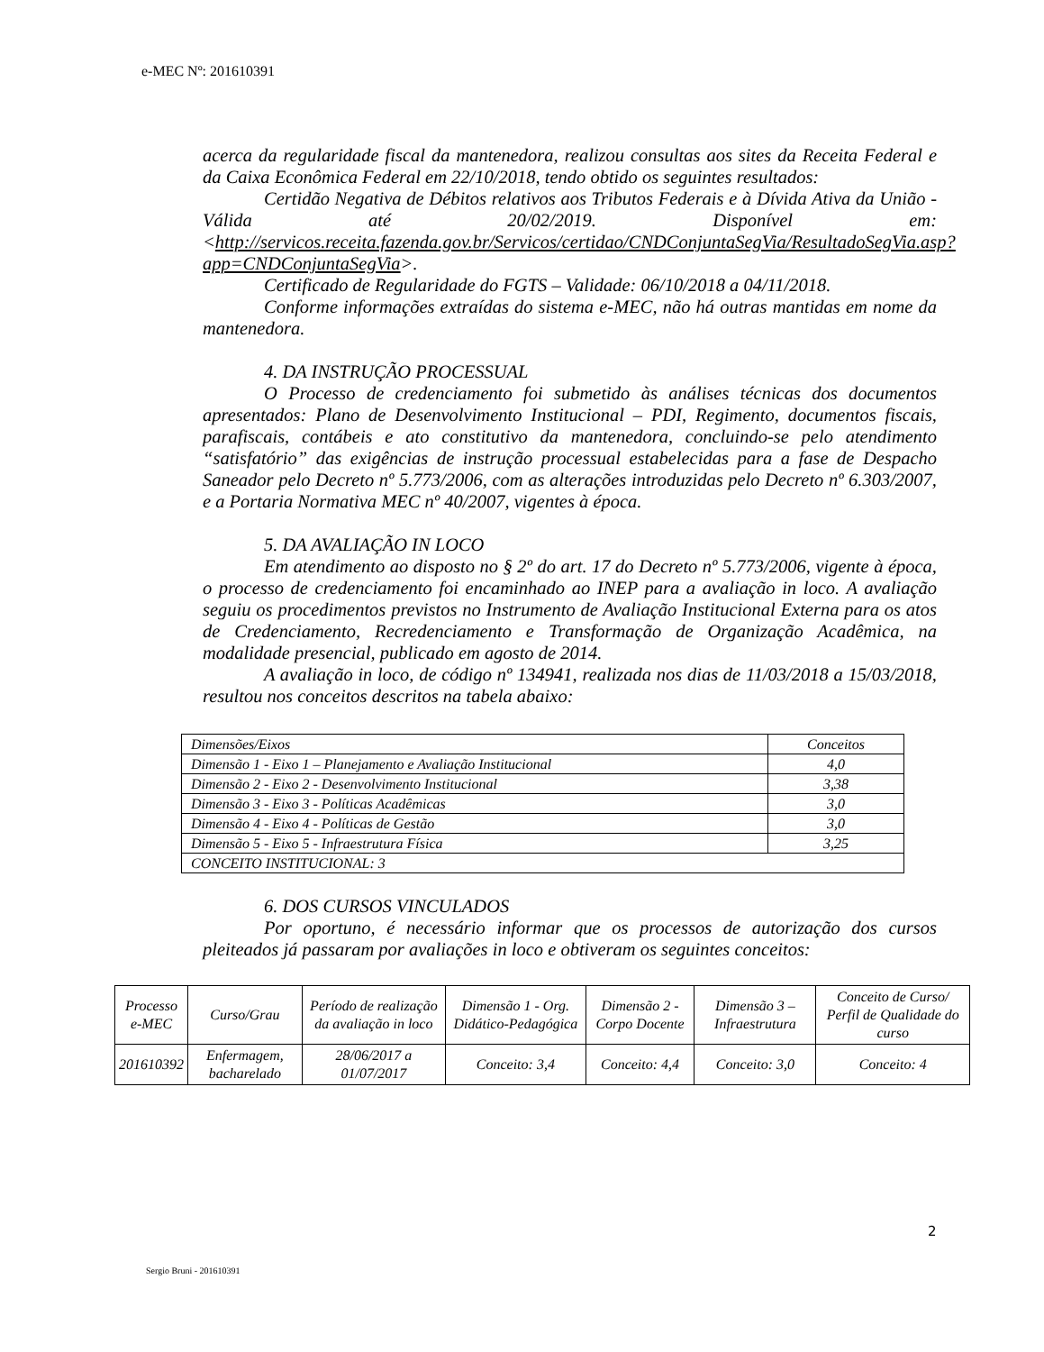e-MEC Nº: 201610391
acerca da regularidade fiscal da mantenedora, realizou consultas aos sites da Receita Federal e da Caixa Econômica Federal em 22/10/2018, tendo obtido os seguintes resultados:
Certidão Negativa de Débitos relativos aos Tributos Federais e à Dívida Ativa da União - Válida até 20/02/2019. Disponível em: <http://servicos.receita.fazenda.gov.br/Servicos/certidao/CNDConjuntaSegVia/ResultadoSegVia.asp?app=CNDConjuntaSegVia>.
Certificado de Regularidade do FGTS – Validade: 06/10/2018 a 04/11/2018.
Conforme informações extraídas do sistema e-MEC, não há outras mantidas em nome da mantenedora.
4. DA INSTRUÇÃO PROCESSUAL
O Processo de credenciamento foi submetido às análises técnicas dos documentos apresentados: Plano de Desenvolvimento Institucional – PDI, Regimento, documentos fiscais, parafiscais, contábeis e ato constitutivo da mantenedora, concluindo-se pelo atendimento “satisfatório” das exigências de instrução processual estabelecidas para a fase de Despacho Saneador pelo Decreto nº 5.773/2006, com as alterações introduzidas pelo Decreto nº 6.303/2007, e a Portaria Normativa MEC nº 40/2007, vigentes à época.
5. DA AVALIAÇÃO IN LOCO
Em atendimento ao disposto no § 2º do art. 17 do Decreto nº 5.773/2006, vigente à época, o processo de credenciamento foi encaminhado ao INEP para a avaliação in loco. A avaliação seguiu os procedimentos previstos no Instrumento de Avaliação Institucional Externa para os atos de Credenciamento, Recredenciamento e Transformação de Organização Acadêmica, na modalidade presencial, publicado em agosto de 2014.
A avaliação in loco, de código nº 134941, realizada nos dias de 11/03/2018 a 15/03/2018, resultou nos conceitos descritos na tabela abaixo:
| Dimensões/Eixos | Conceitos |
| Dimensão 1 - Eixo 1 – Planejamento e Avaliação Institucional | 4,0 |
| Dimensão 2 - Eixo 2 - Desenvolvimento Institucional | 3,38 |
| Dimensão 3 - Eixo 3 - Políticas Acadêmicas | 3,0 |
| Dimensão 4 - Eixo 4 - Políticas de Gestão | 3,0 |
| Dimensão 5 - Eixo 5 - Infraestrutura Física | 3,25 |
| CONCEITO INSTITUCIONAL: 3 | |
6. DOS CURSOS VINCULADOS
Por oportuno, é necessário informar que os processos de autorização dos cursos pleiteados já passaram por avaliações in loco e obtiveram os seguintes conceitos:
| Processo e-MEC | Curso/Grau | Período de realização da avaliação in loco | Dimensão 1 - Org. Didático-Pedagógica | Dimensão 2 - Corpo Docente | Dimensão 3 – Infraestrutura | Conceito de Curso/ Perfil de Qualidade do curso |
| 201610392 | Enfermagem, bacharelado | 28/06/2017 a 01/07/2017 | Conceito: 3,4 | Conceito: 4,4 | Conceito: 3,0 | Conceito: 4 |
2
Sergio Bruni - 201610391